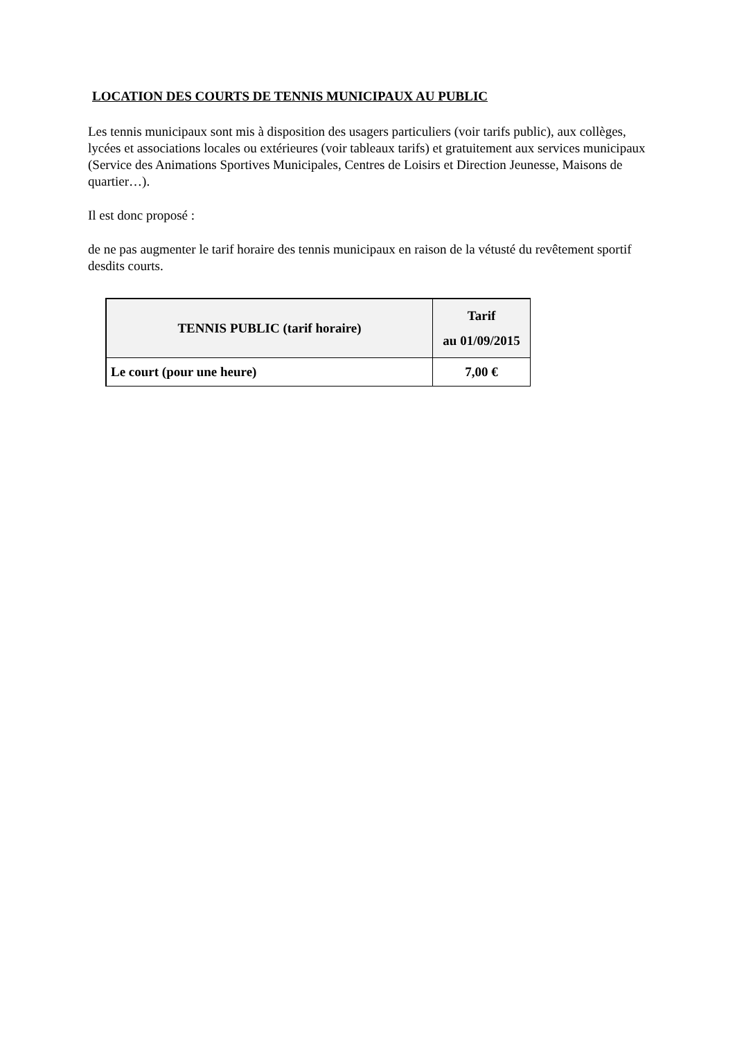LOCATION DES COURTS DE TENNIS MUNICIPAUX AU PUBLIC
Les tennis municipaux sont mis à disposition des usagers particuliers (voir tarifs public), aux collèges, lycées et associations locales ou extérieures (voir tableaux tarifs) et gratuitement aux services municipaux (Service des Animations Sportives Municipales, Centres de Loisirs et Direction Jeunesse, Maisons de quartier…).
Il est donc proposé :
de ne pas augmenter le tarif horaire des tennis municipaux en raison de la vétusté du revêtement sportif desdits courts.
| TENNIS PUBLIC (tarif horaire) | Tarif au 01/09/2015 |
| --- | --- |
| Le court (pour une heure) | 7,00 € |